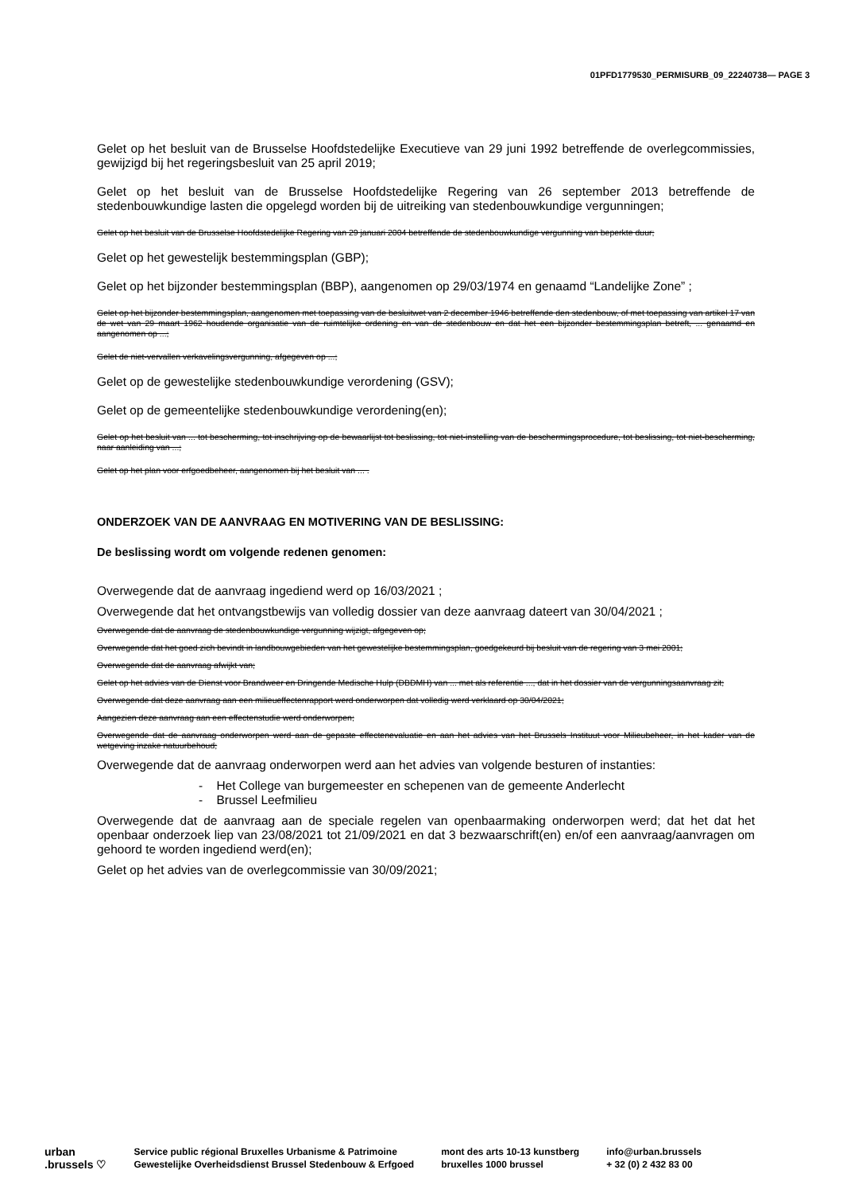01PFD1779530_PERMISURB_09_22240738— PAGE 3
Gelet op het besluit van de Brusselse Hoofdstedelijke Executieve van 29 juni 1992 betreffende de overlegcommissies, gewijzigd bij het regeringsbesluit van 25 april 2019;
Gelet op het besluit van de Brusselse Hoofdstedelijke Regering van 26 september 2013 betreffende de stedenbouwkundige lasten die opgelegd worden bij de uitreiking van stedenbouwkundige vergunningen;
Gelet op het besluit van de Brusselse Hoofdstedelijke Regering van 29 januari 2004 betreffende de stedenbouwkundige vergunning van beperkte duur;
Gelet op het gewestelijk bestemmingsplan (GBP);
Gelet op het bijzonder bestemmingsplan (BBP), aangenomen op 29/03/1974 en genaamd “Landelijke Zone” ;
Gelet op het bijzonder bestemmingsplan, aangenomen met toepassing van de besluitwet van 2 december 1946 betreffende den stedenbouw, of met toepassing van artikel 17 van de wet van 29 maart 1962 houdende organisatie van de ruimtelijke ordening en van de stedenbouw en dat het een bijzonder bestemmingsplan betreft, ... genaamd en aangenomen op ...;
Gelet de niet-vervallen verkavelingsvergunning, afgegeven op ...;
Gelet op de gewestelijke stedenbouwkundige verordening (GSV);
Gelet op de gemeentelijke stedenbouwkundige verordening(en);
Gelet op het besluit van ... tot bescherming, tot inschrijving op de bewaarlijst tot beslissing, tot niet-instelling van de beschermingsprocedure, tot beslissing, tot niet-bescherming, naar aanleiding van ...;
Gelet op het plan voor erfgoedbeheer, aangenomen bij het besluit van ... .
ONDERZOEK VAN DE AANVRAAG EN MOTIVERING VAN DE BESLISSING:
De beslissing wordt om volgende redenen genomen:
Overwegende dat de aanvraag ingediend werd op 16/03/2021 ;
Overwegende dat het ontvangstbewijs van volledig dossier van deze aanvraag dateert van 30/04/2021 ;
Overwegende dat de aanvraag de stedenbouwkundige vergunning wijzigt, afgegeven op;
Overwegende dat het goed zich bevindt in landbouwgebieden van het gewestelijke bestemmingsplan, goedgekeurd bij besluit van de regering van 3 mei 2001;
Overwegende dat de aanvraag afwijkt van;
Gelet op het advies van de Dienst voor Brandweer en Dringende Medische Hulp (DBDMH) van ... met als referentie ..., dat in het dossier van de vergunningsaanvraag zit;
Overwegende dat deze aanvraag aan een milieueffectenrapport werd onderworpen dat volledig werd verklaard op 30/04/2021;
Aangezien deze aanvraag aan een effectenstudie werd onderworpen;
Overwegende dat de aanvraag onderworpen werd aan de gepaste effectenevaluatie en aan het advies van het Brussels Instituut voor Milieubeheer, in het kader van de wetgeving inzake natuurbehoud;
Overwegende dat de aanvraag onderworpen werd aan het advies van volgende besturen of instanties:
- Het College van burgemeester en schepenen van de gemeente Anderlecht
- Brussel Leefmilieu
Overwegende dat de aanvraag aan de speciale regelen van openbaarmaking onderworpen werd; dat het dat het openbaar onderzoek liep van 23/08/2021 tot 21/09/2021 en dat 3 bezwaarschrift(en) en/of een aanvraag/aanvragen om gehoord te worden ingediend werd(en);
Gelet op het advies van de overlegcommissie van 30/09/2021;
urban
.brussels ♡
Service public régional Bruxelles Urbanisme & Patrimoine
Gewestelijke Overheidsdienst Brussel Stedenbouw & Erfgoed
mont des arts 10-13 kunstberg
bruxelles 1000 brussel
info@urban.brussels
+ 32 (0) 2 432 83 00